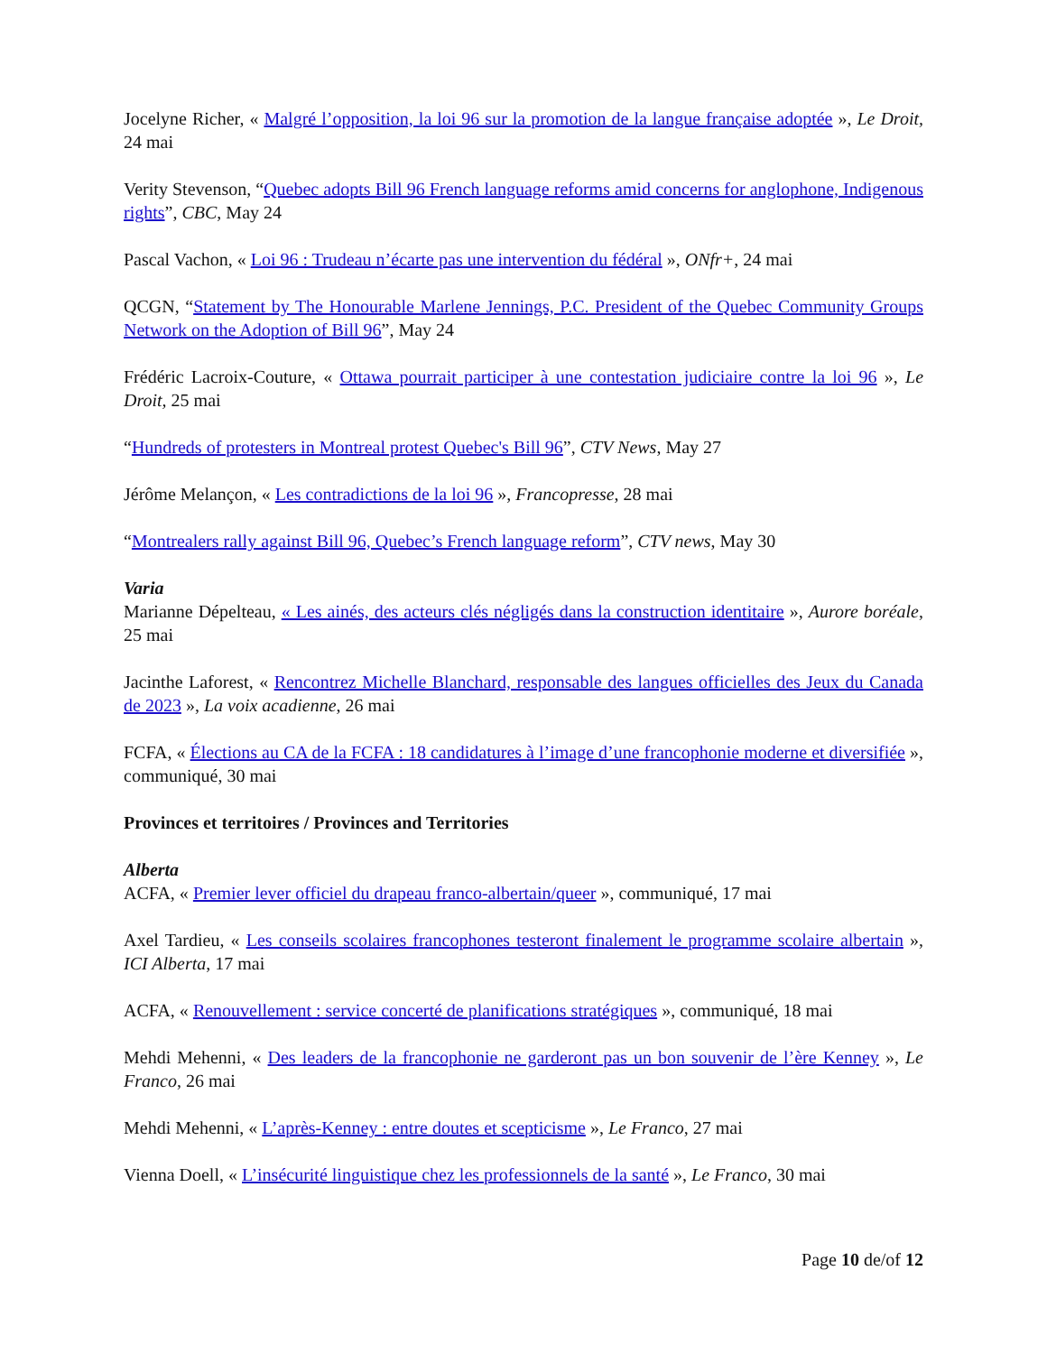Jocelyne Richer, « Malgré l’opposition, la loi 96 sur la promotion de la langue française adoptée », Le Droit, 24 mai
Verity Stevenson, “Quebec adopts Bill 96 French language reforms amid concerns for anglophone, Indigenous rights”, CBC, May 24
Pascal Vachon, « Loi 96 : Trudeau n’écarte pas une intervention du fédéral », ONfr+, 24 mai
QCGN, “Statement by The Honourable Marlene Jennings, P.C. President of the Quebec Community Groups Network on the Adoption of Bill 96”, May 24
Frédéric Lacroix-Couture, « Ottawa pourrait participer à une contestation judiciaire contre la loi 96 », Le Droit, 25 mai
“Hundreds of protesters in Montreal protest Quebec's Bill 96”, CTV News, May 27
Jérôme Melançon, « Les contradictions de la loi 96 », Francopresse, 28 mai
“Montrealers rally against Bill 96, Quebec’s French language reform”, CTV news, May 30
Varia
Marianne Dépelteau, « Les ainés, des acteurs clés négligés dans la construction identitaire », Aurore boréale, 25 mai
Jacinthe Laforest, « Rencontrez Michelle Blanchard, responsable des langues officielles des Jeux du Canada de 2023 », La voix acadienne, 26 mai
FCFA, « Élections au CA de la FCFA : 18 candidatures à l’image d’une francophonie moderne et diversifiée », communiqué, 30 mai
Provinces et territoires / Provinces and Territories
Alberta
ACFA, « Premier lever officiel du drapeau franco-albertain/queer », communiqué, 17 mai
Axel Tardieu, « Les conseils scolaires francophones testeront finalement le programme scolaire albertain », ICI Alberta, 17 mai
ACFA, « Renouvellement : service concerté de planifications stratégiques », communiqué, 18 mai
Mehdi Mehenni, « Des leaders de la francophonie ne garderont pas un bon souvenir de l’ère Kenney », Le Franco, 26 mai
Mehdi Mehenni, « L’après-Kenney : entre doutes et scepticisme », Le Franco, 27 mai
Vienna Doell, « L’insécurité linguistique chez les professionnels de la santé », Le Franco, 30 mai
Page 10 de/of 12